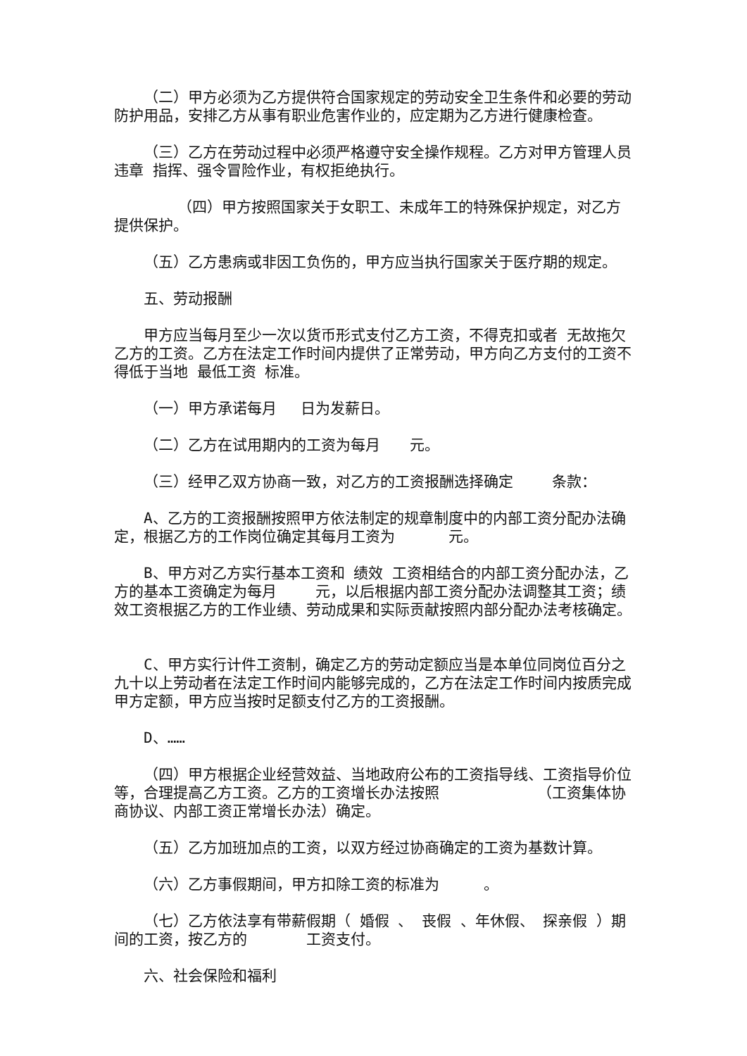（二）甲方必须为乙方提供符合国家规定的劳动安全卫生条件和必要的劳动防护用品，安排乙方从事有职业危害作业的，应定期为乙方进行健康检查。
（三）乙方在劳动过程中必须严格遵守安全操作规程。乙方对甲方管理人员 违章 指挥、强令冒险作业，有权拒绝执行。
（四）甲方按照国家关于女职工、未成年工的特殊保护规定，对乙方提供保护。
（五）乙方患病或非因工负伤的，甲方应当执行国家关于医疗期的规定。
五、劳动报酬
甲方应当每月至少一次以货币形式支付乙方工资，不得克扣或者 无故拖欠乙方的工资。乙方在法定工作时间内提供了正常劳动，甲方向乙方支付的工资不得低于当地 最低工资 标准。
（一）甲方承诺每月　 日为发薪日。
（二）乙方在试用期内的工资为每月　　元。
（三）经甲乙双方协商一致，对乙方的工资报酬选择确定　　 条款：
A、乙方的工资报酬按照甲方依法制定的规章制度中的内部工资分配办法确定，根据乙方的工作岗位确定其每月工资为　　　 元。
B、甲方对乙方实行基本工资和 绩效 工资相结合的内部工资分配办法，乙方的基本工资确定为每月　　 元，以后根据内部工资分配办法调整其工资；绩效工资根据乙方的工作业绩、劳动成果和实际贡献按照内部分配办法考核确定。
C、甲方实行计件工资制，确定乙方的劳动定额应当是本单位同岗位百分之九十以上劳动者在法定工作时间内能够完成的，乙方在法定工作时间内按质完成甲方定额，甲方应当按时足额支付乙方的工资报酬。
D、……
（四）甲方根据企业经营效益、当地政府公布的工资指导线、工资指导价位等，合理提高乙方工资。乙方的工资增长办法按照　　　　　　 （工资集体协商协议、内部工资正常增长办法）确定。
（五）乙方加班加点的工资，以双方经过协商确定的工资为基数计算。
（六）乙方事假期间，甲方扣除工资的标准为　　　。
（七）乙方依法享有带薪假期（ 婚假 、 丧假 、年休假、 探亲假 ）期间的工资，按乙方的　　　　工资支付。
六、社会保险和福利